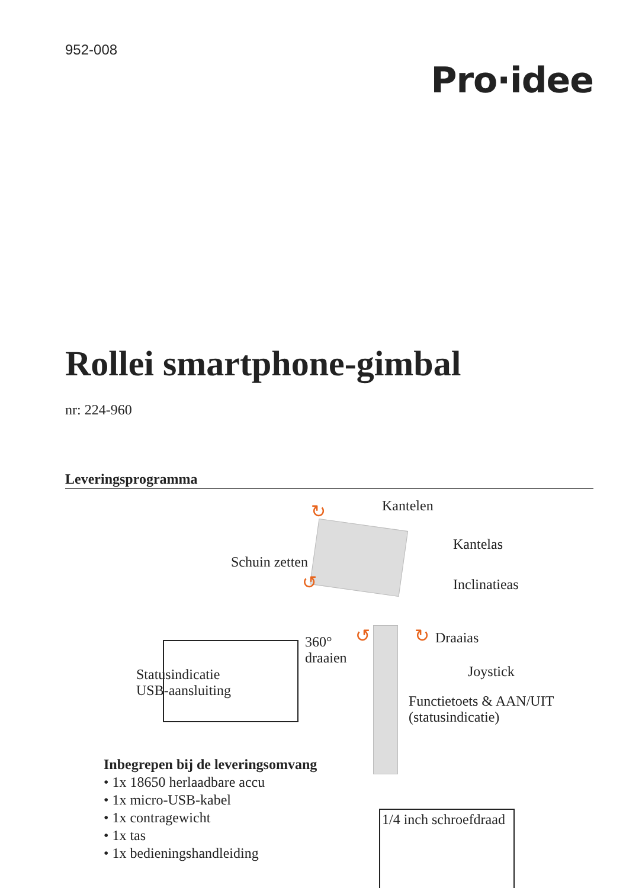952-008
Pro·idee
Rollei smartphone-gimbal
nr: 224-960
Leveringsprogramma
↻
↺
↺ ↻
Kantelen
Kantelas
Schuin zetten
Inclinatieas
360°
draaien
Draaias
Joystick
Functietoets & AAN/UIT
(statusindicatie)
Statusindicatie
USB-aansluiting
1/4 inch schroefdraad
Inbegrepen bij de leveringsomvang
• 1x 18650 herlaadbare accu
• 1x micro-USB-kabel
• 1x contragewicht
• 1x tas
• 1x bedieningshandleiding